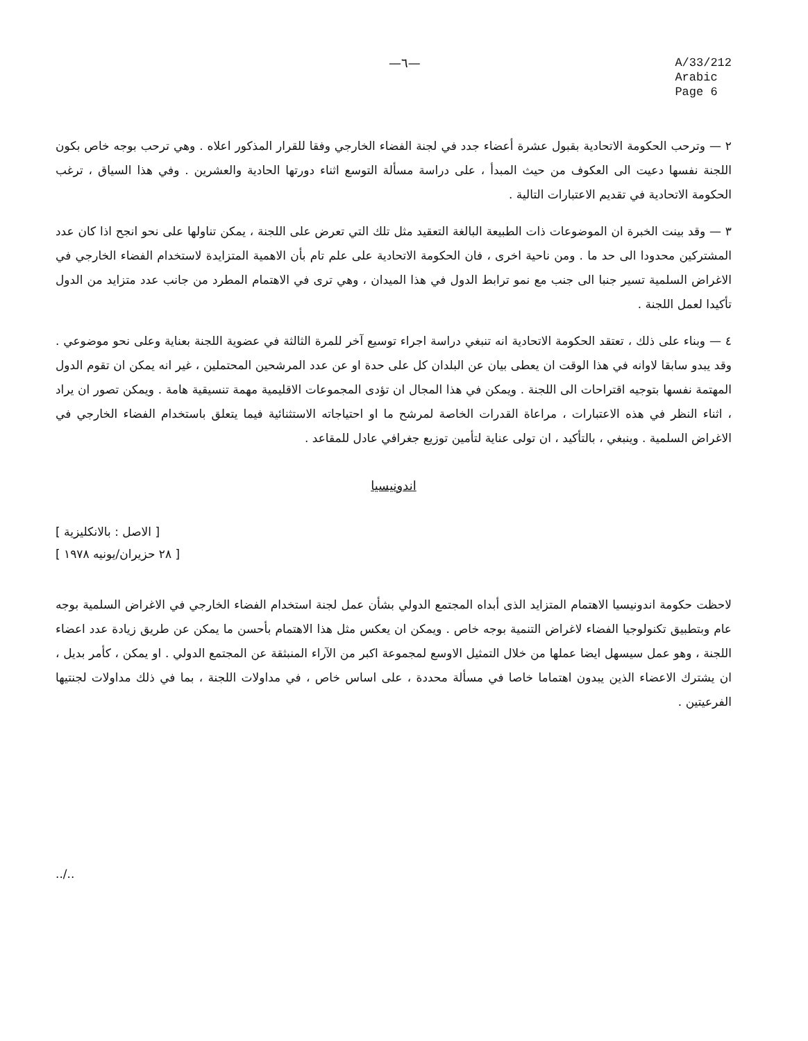—٦—
A/33/212
Arabic
Page 6
٢ — وترحب الحكومة الاتحادية بقبول عشرة أعضاء جدد في لجنة الفضاء الخارجي وفقا للقرار المذكور اعلاه . وهي ترحب بوجه خاص بكون اللجنة نفسها دعيت الى العكوف من حيث المبدأ ، على دراسة مسألة التوسع اثناء دورتها الحادية والعشرين . وفي هذا السياق ، ترغب الحكومة الاتحادية في تقديم الاعتبارات التالية .
٣ — وقد بينت الخبرة ان الموضوعات ذات الطبيعة البالغة التعقيد مثل تلك التي تعرض على اللجنة ، يمكن تناولها على نحو انجح اذا كان عدد المشتركين محدودا الى حد ما . ومن ناحية اخرى ، فان الحكومة الاتحادية على علم تام بأن الاهمية المتزايدة لاستخدام الفضاء الخارجي في الاغراض السلمية تسير جنبا الى جنب مع نمو ترابط الدول في هذا الميدان ، وهي ترى في الاهتمام المطرد من جانب عدد متزايد من الدول تأكيدا لعمل اللجنة .
٤ — وبناء على ذلك ، تعتقد الحكومة الاتحادية انه تنبغي دراسة اجراء توسيع آخر للمرة الثالثة في عضوية اللجنة بعناية وعلى نحو موضوعي . وقد يبدو سابقا لاوانه في هذا الوقت ان يعطى بيان عن البلدان كل على حدة او عن عدد المرشحين المحتملين ، غير انه يمكن ان تقوم الدول المهتمة نفسها بتوجيه اقتراحات الى اللجنة . ويمكن في هذا المجال ان تؤدى المجموعات الاقليمية مهمة تنسيقية هامة . ويمكن تصور ان يراد ، اثناء النظر في هذه الاعتبارات ، مراعاة القدرات الخاصة لمرشح ما او احتياجاته الاستثنائية فيما يتعلق باستخدام الفضاء الخارجي في الاغراض السلمية . وينبغي ، بالتأكيد ، ان تولى عناية لتأمين توزيع جغرافي عادل للمقاعد .
اندونيسيا
[ الاصل : بالانكليزية ]
[ ٢٨ حزيران/يونيه ١٩٧٨ ]
لاحظت حكومة اندونيسيا الاهتمام المتزايد الذى أبداه المجتمع الدولي بشأن عمل لجنة استخدام الفضاء الخارجي في الاغراض السلمية بوجه عام وبتطبيق تكنولوجيا الفضاء لاغراض التنمية بوجه خاص . ويمكن ان يعكس مثل هذا الاهتمام بأحسن ما يمكن عن طريق زيادة عدد اعضاء اللجنة ، وهو عمل سيسهل ايضا عملها من خلال التمثيل الاوسع لمجموعة اكبر من الآراء المنبثقة عن المجتمع الدولي . او يمكن ، كأمر بديل ، ان يشترك الاعضاء الذين يبدون اهتماما خاصا في مسألة محددة ، على اساس خاص ، في مداولات اللجنة ، بما في ذلك مداولات لجنتيها الفرعيتين .
../..